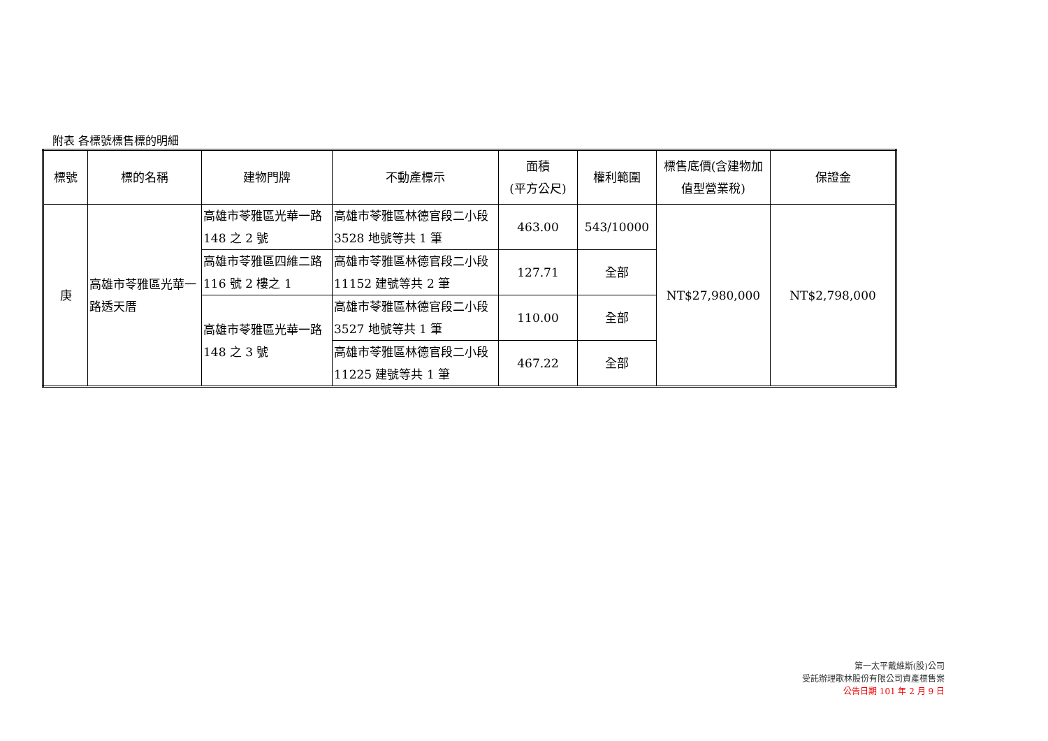附表 各標號標售標的明細
| 標號 | 標的名稱 | 建物門牌 | 不動產標示 | 面積 (平方公尺) | 權利範圍 | 標售底價(含建物加值型營業稅) | 保證金 |
| --- | --- | --- | --- | --- | --- | --- | --- |
| 庚 | 高雄市苓雅區光華一路透天厝 | 高雄市苓雅區光華一路 148 之 2 號 | 高雄市苓雅區林德官段二小段 3528 地號等共 1 筆 | 463.00 | 543/10000 | NT$27,980,000 | NT$2,798,000 |
| | | 高雄市苓雅區四維二路 116 號 2 樓之 1 | 高雄市苓雅區林德官段二小段 11152 建號等共 2 筆 | 127.71 | 全部 | | |
| | | 高雄市苓雅區光華一路 148 之 3 號 | 高雄市苓雅區林德官段二小段 3527 地號等共 1 筆 | 110.00 | 全部 | | |
| | | | 高雄市苓雅區林德官段二小段 11225 建號等共 1 筆 | 467.22 | 全部 | | |
第一太平戴維斯(股)公司
受託辦理歌林股份有限公司資產標售案
公告日期 101 年 2 月 9 日